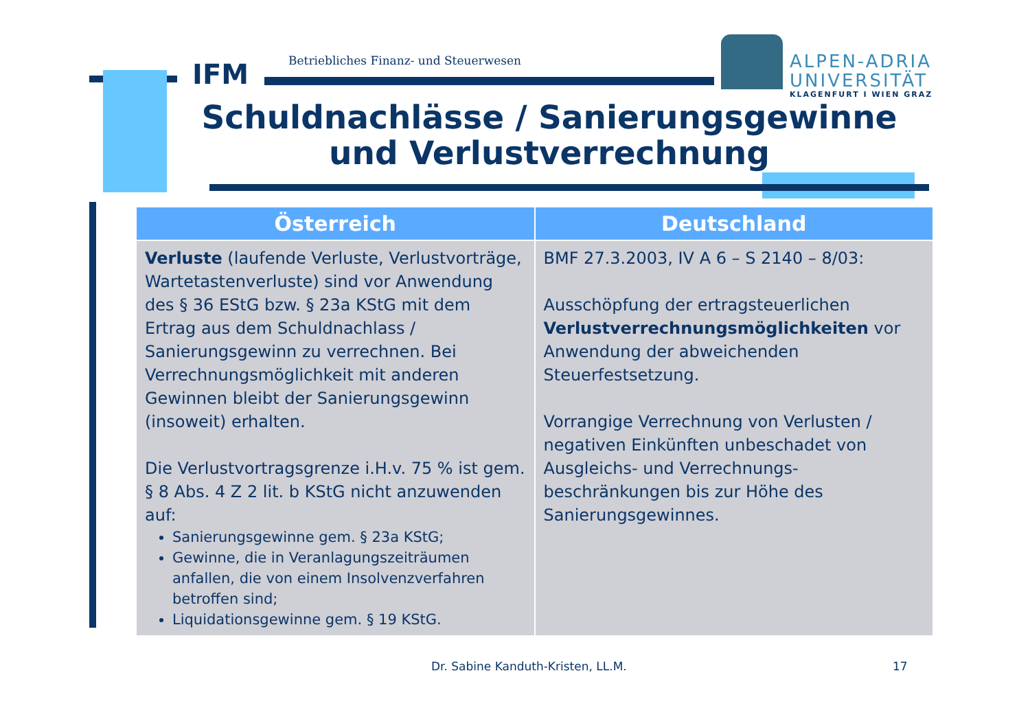IFM
Betriebliches Finanz- und Steuerwesen
ALPEN-ADRIA
UNIVERSITÄT
KLAGENFURT I WIEN GRAZ
Schuldnachlässe / Sanierungsgewinne und Verlustverrechnung
| Österreich | Deutschland |
| --- | --- |
| Verluste (laufende Verluste, Verlustvorträge, Wartetastenverluste) sind vor Anwendung des § 36 EStG bzw. § 23a KStG mit dem Ertrag aus dem Schuldnachlass / Sanierungsgewinn zu verrechnen. Bei Verrechnungsmöglichkeit mit anderen Gewinnen bleibt der Sanierungsgewinn (insoweit) erhalten. Die Verlustvortragsgrenze i.H.v. 75 % ist gem. § 8 Abs. 4 Z 2 lit. b KStG nicht anzuwenden auf: Sanierungsgewinne gem. § 23a KStG; Gewinne, die in Veranlagungszeiträumen anfallen, die von einem Insolvenzverfahren betroffen sind; Liquidationsgewinne gem. § 19 KStG. | BMF 27.3.2003, IV A 6 – S 2140 – 8/03: Ausschöpfung der ertragsteuerlichen Verlustverrechnungsmöglichkeiten vor Anwendung der abweichenden Steuerfestsetzung. Vorrangige Verrechnung von Verlusten / negativen Einkünften unbeschadet von Ausgleichs- und Verrechnungs-beschränkungen bis zur Höhe des Sanierungsgewinnes. |
Dr. Sabine Kanduth-Kristen, LL.M. 17